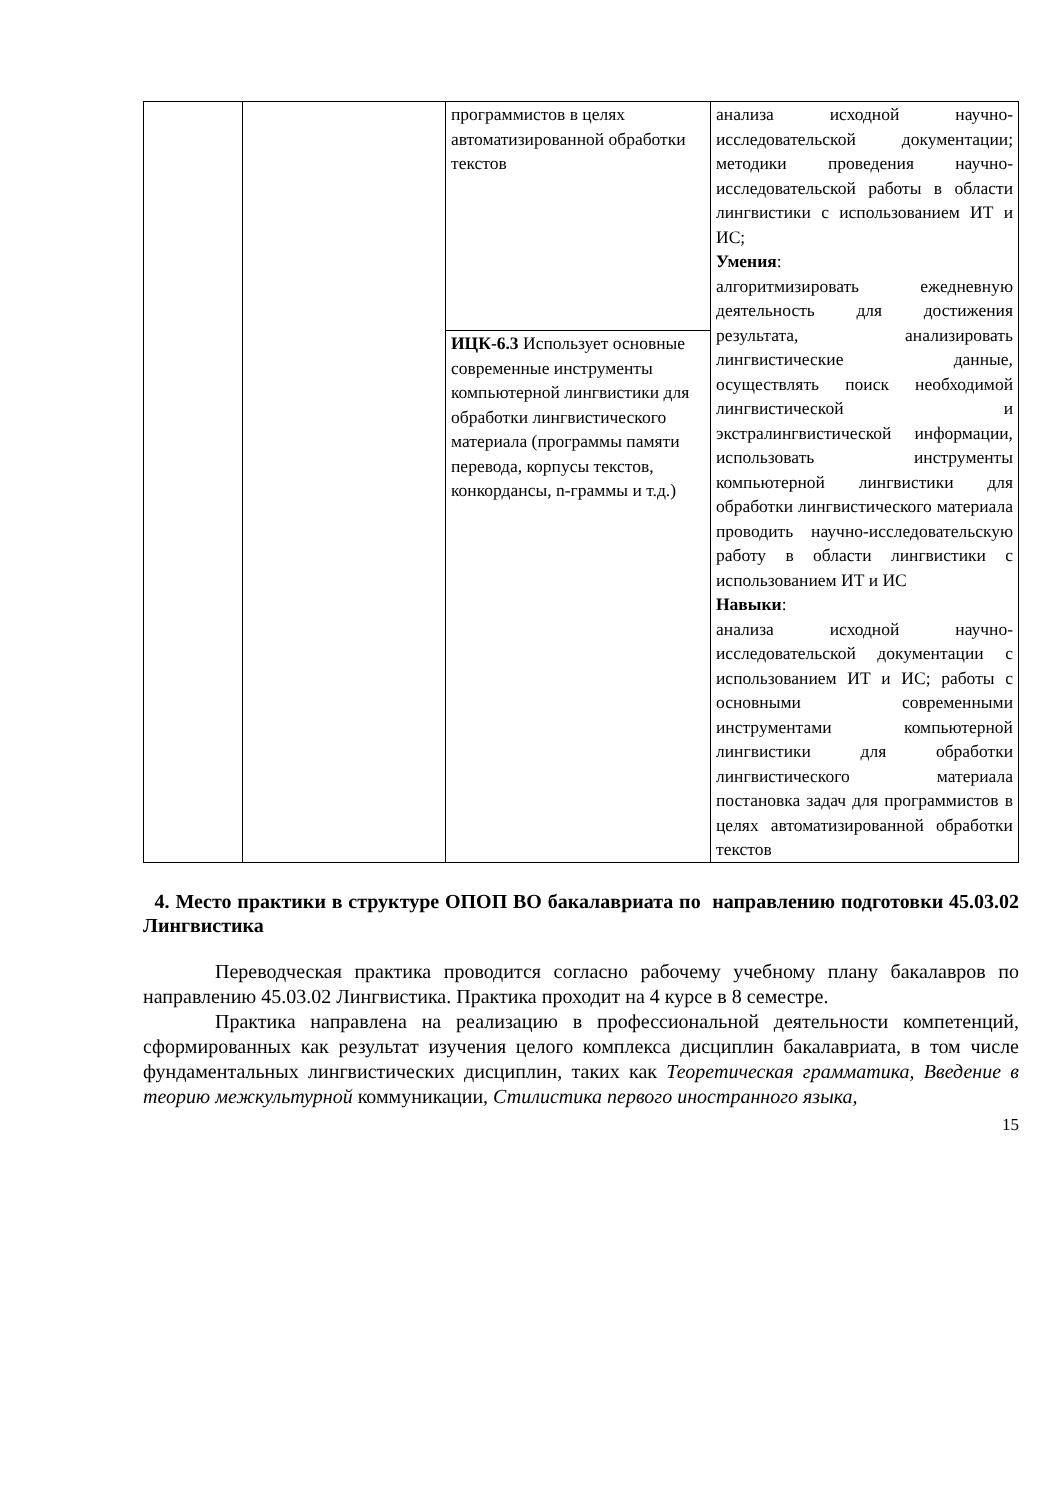| | | программистов в целях автоматизированной обработки текстов | анализа исходной научно-исследовательской документации; методики проведения научно-исследовательской работы в области лингвистики с использованием ИТ и ИС; Умения : алгоритмизировать ежедневную деятельность для достижения результата, анализировать лингвистические данные, осуществлять поиск необходимой лингвистической и экстралингвистической информации, использовать инструменты компьютерной лингвистики для обработки лингвистического материала проводить научно-исследовательскую работу в области лингвистики с использованием ИТ и ИС Навыки : анализа исходной научно-исследовательской документации с использованием ИТ и ИС; работы с основными современными инструментами компьютерной лингвистики для обработки лингвистического материала постановка задач для программистов в целях автоматизированной обработки текстов |
| | | ИЦК-6.3 Использует основные современные инструменты компьютерной лингвистики для обработки лингвистического материала (программы памяти перевода, корпусы текстов, конкордансы, n-граммы и т.д.) | |
4. Место практики в структуре ОПОП ВО бакалавриата по направлению подготовки 45.03.02 Лингвистика
Переводческая практика проводится согласно рабочему учебному плану бакалавров по направлению 45.03.02 Лингвистика. Практика проходит на 4 курсе в 8 семестре.
Практика направлена на реализацию в профессиональной деятельности компетенций, сформированных как результат изучения целого комплекса дисциплин бакалавриата, в том числе фундаментальных лингвистических дисциплин, таких как Теоретическая грамматика, Введение в теорию межкультурной коммуникации, Стилистика первого иностранного языка,
15